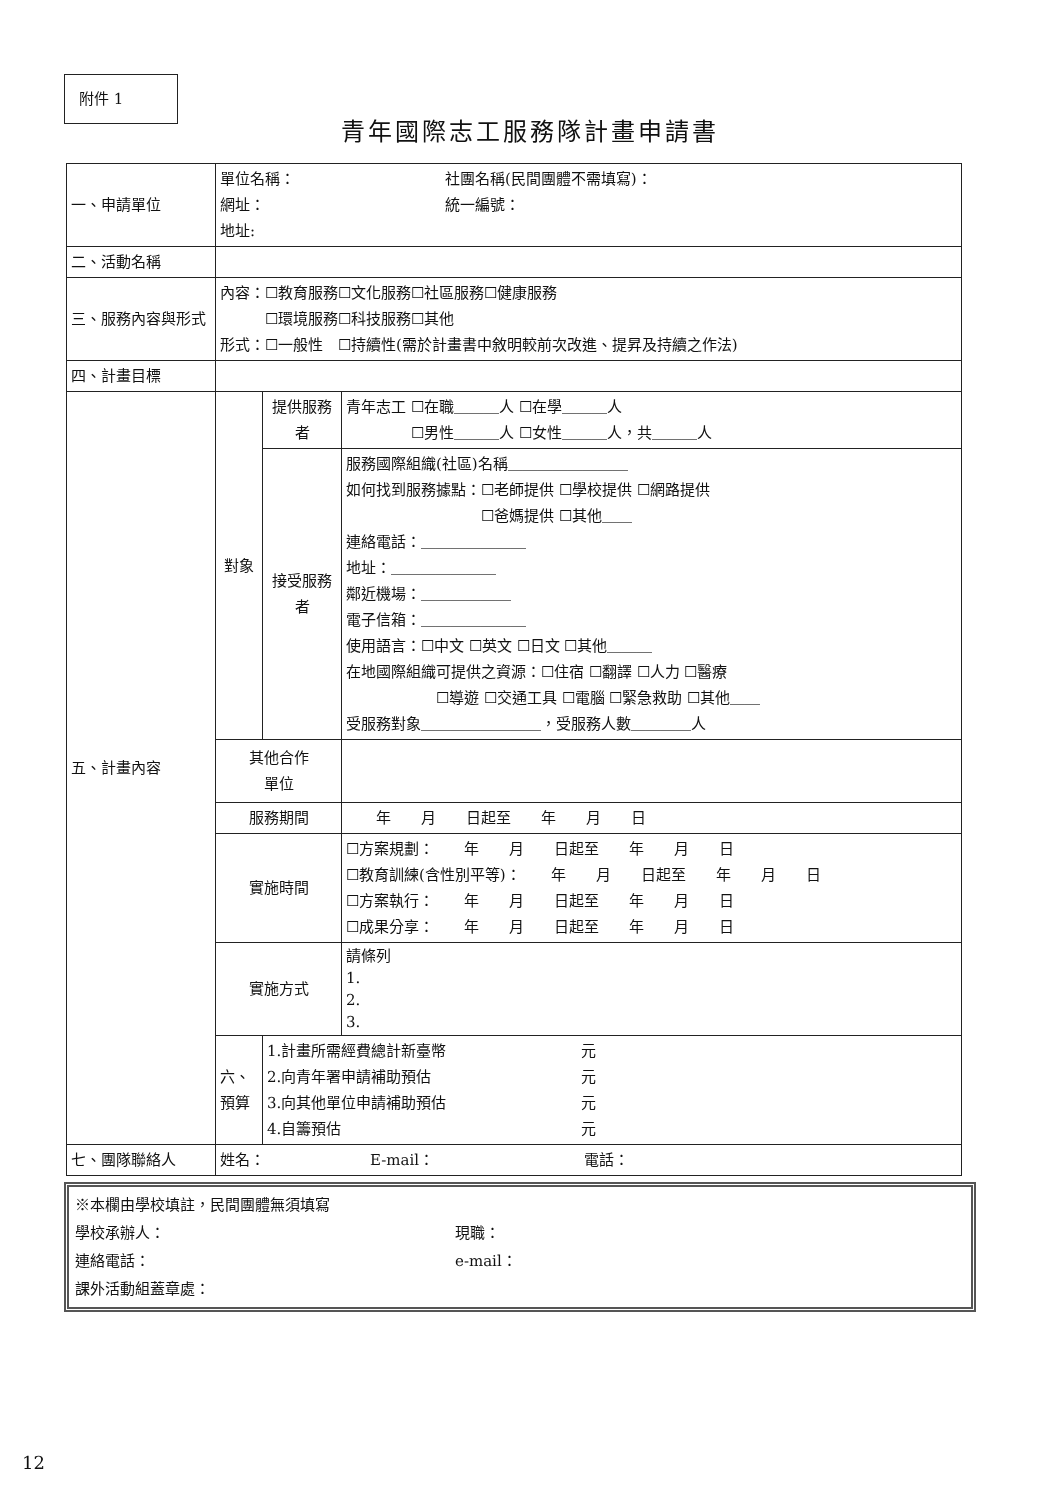附件 1
青年國際志工服務隊計畫申請書
| 一、申請單位 | 單位名稱： 社團名稱(民間團體不需填寫)： 網址： 統一編號： 地址: | | |
| 二、活動名稱 | | | |
| 三、服務內容與形式 | 內容：☐教育服務☐文化服務☐社區服務☐健康服務 ☐環境服務☐科技服務☐其他 形式：☐一般性 ☐持續性(需於計畫書中敘明較前次改進、提昇及持續之作法) | | |
| 四、計畫目標 | | | |
| 五、計畫內容 | 對象 | 提供服務者 | 青年志工 ☐在職＿＿＿人 ☐在學＿＿＿人 ☐男性＿＿＿人 ☐女性＿＿＿人，共＿＿＿人 |
| | | 接受服務者 | 服務國際組織(社區)名稱＿＿＿＿＿＿＿＿ 如何找到服務據點：☐老師提供 ☐學校提供 ☐網路提供 ☐爸媽提供 ☐其他＿＿ 連絡電話：＿＿＿＿＿＿＿ 地址：＿＿＿＿＿＿＿ 鄰近機場：＿＿＿＿＿＿ 電子信箱：＿＿＿＿＿＿＿ 使用語言：☐中文 ☐英文 ☐日文 ☐其他＿＿＿ 在地國際組織可提供之資源：☐住宿 ☐翻譯 ☐人力 ☐醫療 ☐導遊 ☐交通工具 ☐電腦 ☐緊急救助 ☐其他＿＿ 受服務對象＿＿＿＿＿＿＿＿，受服務人數＿＿＿＿人 |
| | 其他合作 單位 | | |
| | 服務期間 | | 年 月 日起至 年 月 日 |
| | 實施時間 | | ☐方案規劃： 年 月 日起至 年 月 日 ☐教育訓練(含性別平等)： 年 月 日起至 年 月 日 ☐方案執行： 年 月 日起至 年 月 日 ☐成果分享： 年 月 日起至 年 月 日 |
| | 實施方式 | | 請條列 1. 2. 3. |
| | 六、預算 | 1.計畫所需經費總計新臺幣 元 2.向青年署申請補助預估 元 3.向其他單位申請補助預估 元 4.自籌預估 元 | |
| 七、團隊聯絡人 | 姓名： E-mail： 電話： | | |
※本欄由學校填註，民間團體無須填寫
學校承辦人： 現職：
連絡電話： e-mail：
課外活動組蓋章處：
12